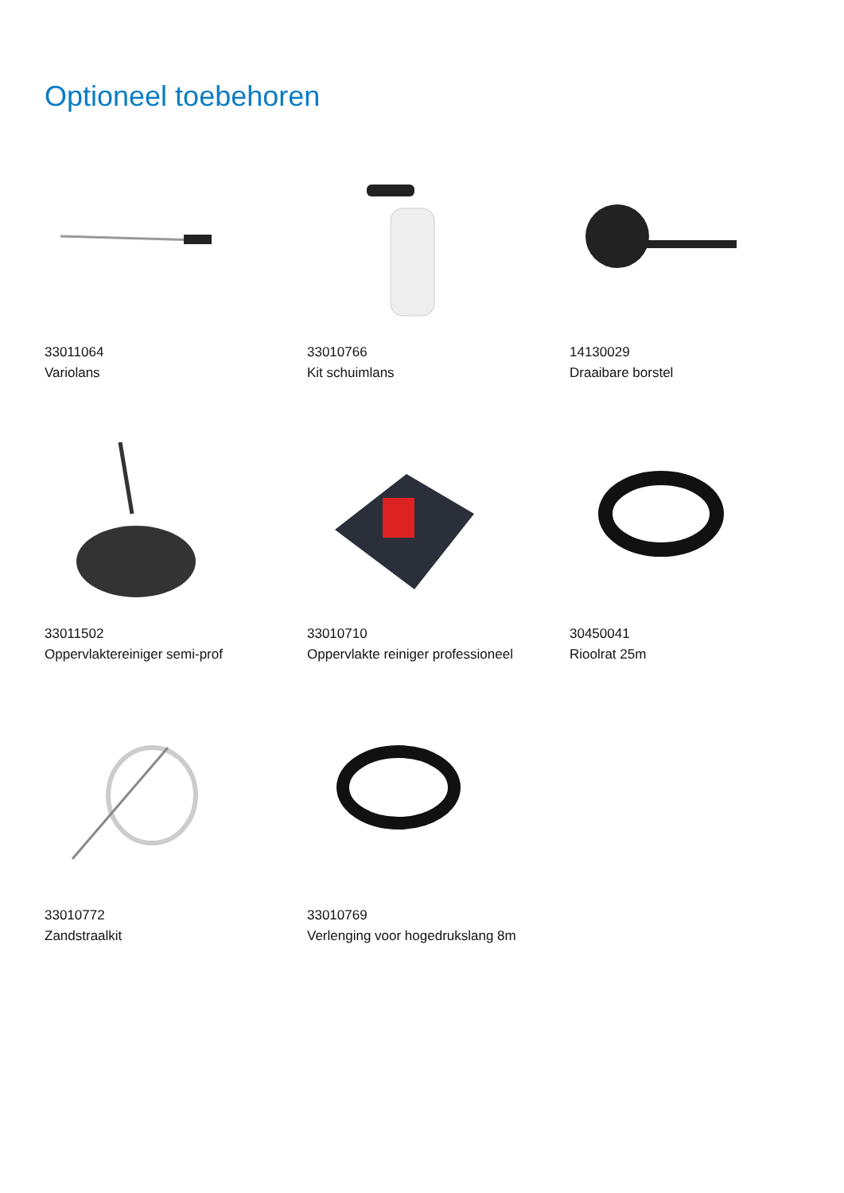Optioneel toebehoren
33011064
Variolans
33010766
Kit schuimlans
14130029
Draaibare borstel
33011502
Oppervlaktereiniger semi-prof
33010710
Oppervlakte reiniger professioneel
30450041
Rioolrat 25m
33010772
Zandstraalkit
33010769
Verlenging voor hogedrukslang 8m